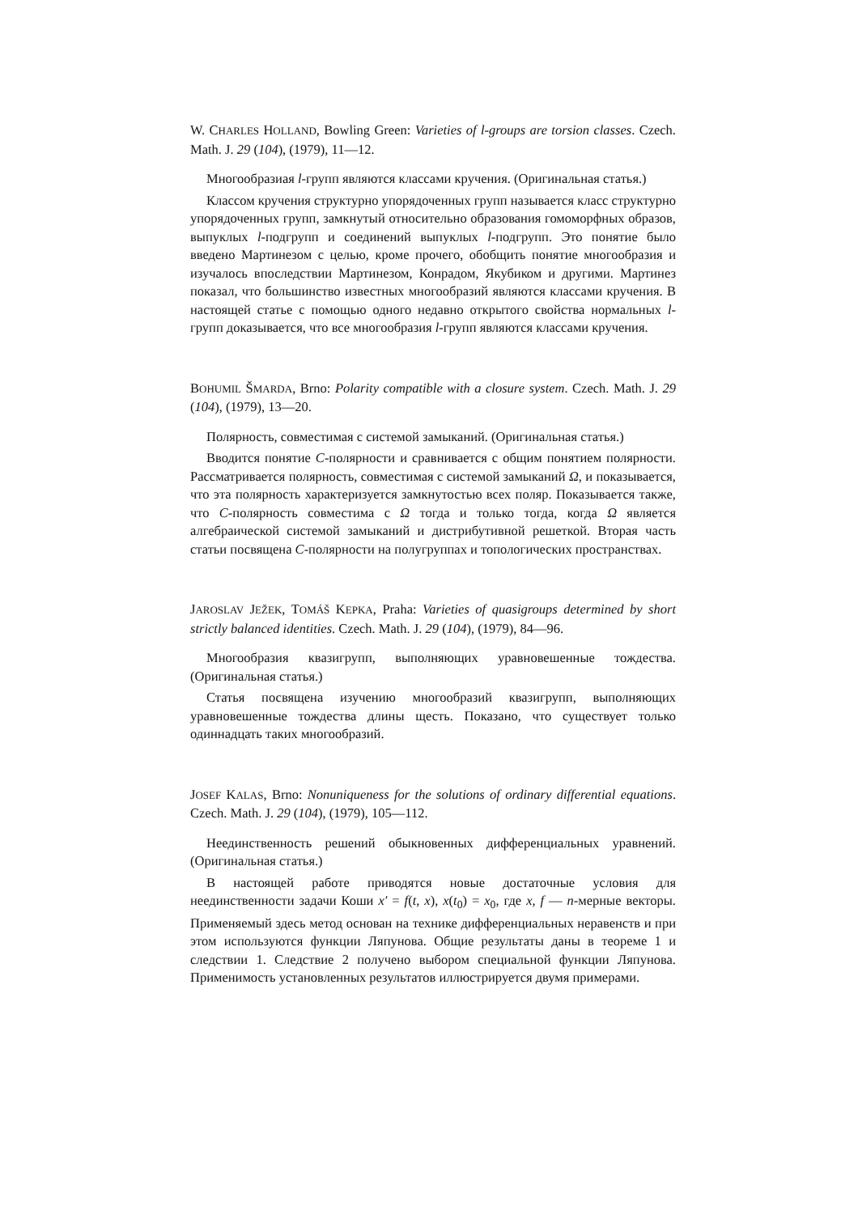W. CHARLES HOLLAND, Bowling Green: Varieties of l-groups are torsion classes. Czech. Math. J. 29 (104), (1979), 11—12.
Многообразиая l-групп являются классами кручения. (Оригинальная статья.)
Классом кручения структурно упорядоченных групп называется класс структурно упорядоченных групп, замкнутый относительно образования гомоморфных образов, выпуклых l-подгрупп и соединений выпуклых l-подгрупп. Это понятие было введено Мартинезом с целью, кроме прочего, обобщить понятие многообразия и изучалось впоследствии Мартинезом, Конрадом, Якубиком и другими. Мартинез показал, что большинство известных многообразий являются классами кручения. В настоящей статье с помощью одного недавно открытого свойства нормальных l-групп доказывается, что все многообразия l-групп являются классами кручения.
BOHUMIL ŠMARDA, Brno: Polarity compatible with a closure system. Czech. Math. J. 29 (104), (1979), 13—20.
Полярность, совместимая с системой замыканий. (Оригинальная статья.)
Вводится понятие C-полярности и сравнивается с общим понятием полярности. Рассматривается полярность, совместимая с системой замыканий Ω, и показывается, что эта полярность характеризуется замкнутостью всех поляр. Показывается также, что C-полярность совместима с Ω тогда и только тогда, когда Ω является алгебраической системой замыканий и дистрибутивной решеткой. Вторая часть статьи посвящена C-полярности на полугруппах и топологических пространствах.
JAROSLAV JEŽEK, TOMÁŠ KEPKA, Praha: Varieties of quasigroups determined by short strictly balanced identities. Czech. Math. J. 29 (104), (1979), 84—96.
Многообразия квазигрупп, выполняющих уравновешенные тождества. (Оригинальная статья.)
Статья посвящена изучению многообразий квазигрупп, выполняющих уравновешенные тождества длины щесть. Показано, что существует только одиннадцать таких многообразий.
JOSEF KALAS, Brno: Nonuniqueness for the solutions of ordinary differential equations. Czech. Math. J. 29 (104), (1979), 105—112.
Неединственность решений обыкновенных дифференциальных уравнений. (Оригинальная статья.)
В настоящей работе приводятся новые достаточные условия для неединственности задачи Коши x′ = f(t, x), x(t<sub>0</sub>) = x<sub>0</sub>, где x, f — n-мерные векторы. Применяемый здесь метод основан на технике дифференциальных неравенств и при этом используются функции Ляпунова. Общие результаты даны в теореме 1 и следствии 1. Следствие 2 получено выбором специальной функции Ляпунова. Применимость установленных результатов иллюстрируется двумя примерами.